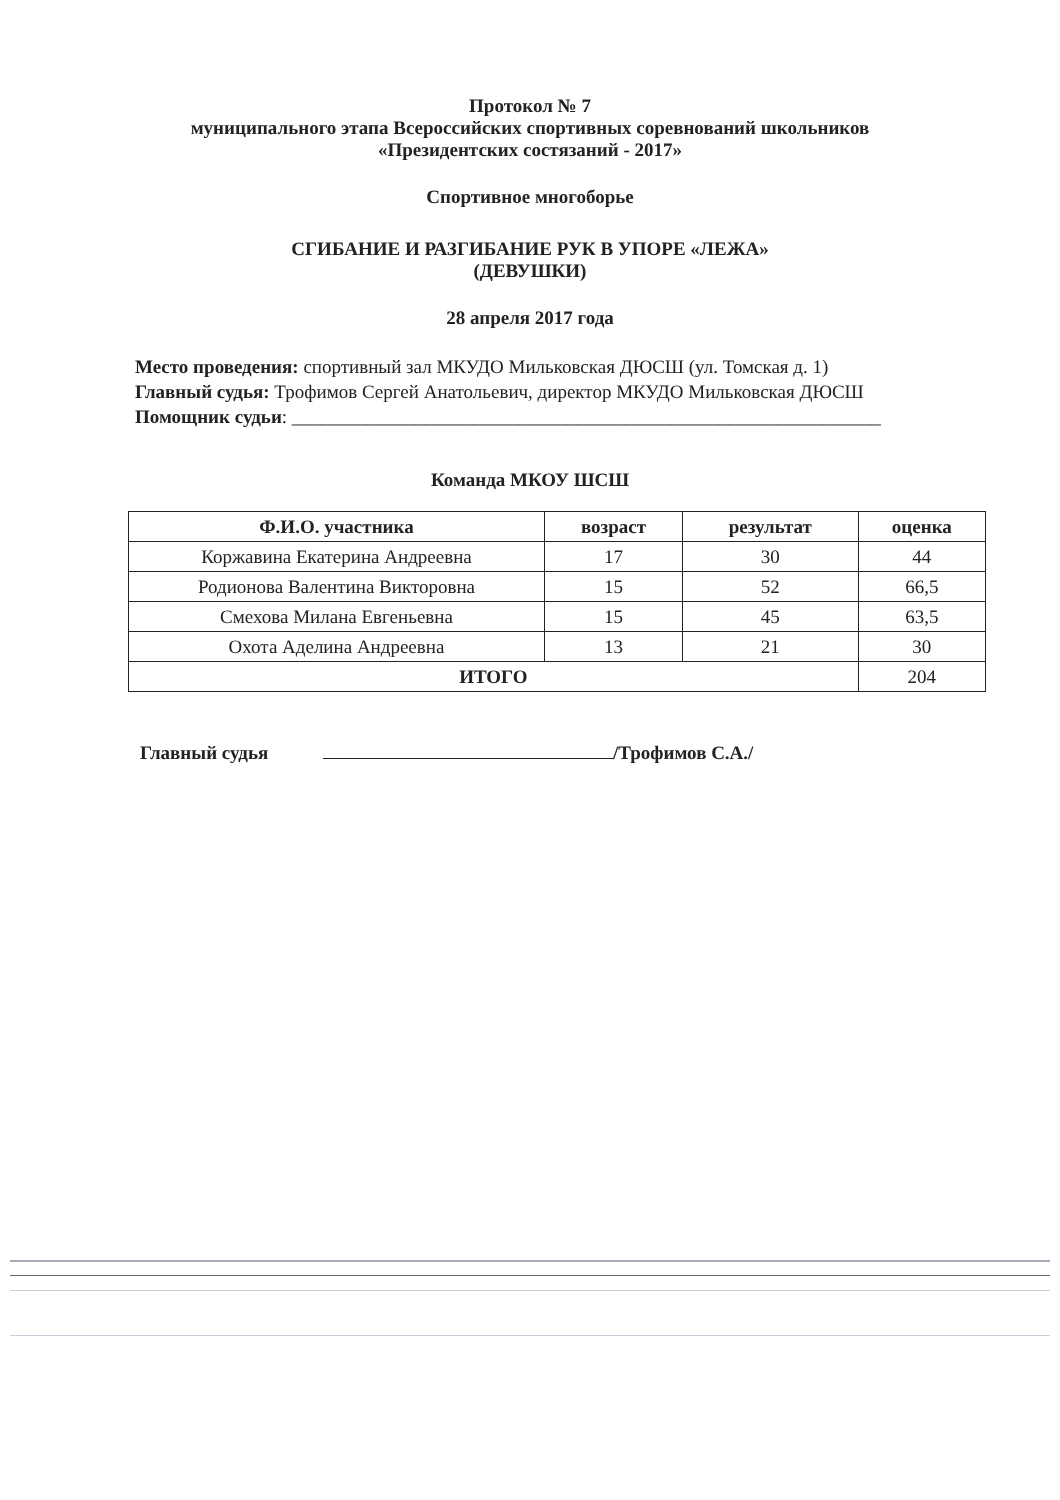Протокол № 7
муниципального этапа Всероссийских спортивных соревнований школьников
«Президентских состязаний - 2017»
Спортивное многоборье
СГИБАНИЕ И РАЗГИБАНИЕ РУК В УПОРЕ «ЛЕЖА»
(ДЕВУШКИ)
28 апреля 2017 года
Место проведения: спортивный зал МКУДО Мильковская ДЮСШ (ул. Томская д. 1)
Главный судья: Трофимов Сергей Анатольевич, директор МКУДО Мильковская ДЮСШ
Помощник судьи: ______________________________________________________________
Команда МКОУ ШСШ
| Ф.И.О. участника | возраст | результат | оценка |
| --- | --- | --- | --- |
| Коржавина Екатерина Андреевна | 17 | 30 | 44 |
| Родионова Валентина Викторовна | 15 | 52 | 66,5 |
| Смехова Милана Евгеньевна | 15 | 45 | 63,5 |
| Охота Аделина Андреевна | 13 | 21 | 30 |
| ИТОГО | | | 204 |
Главный судья /Трофимов С.А./